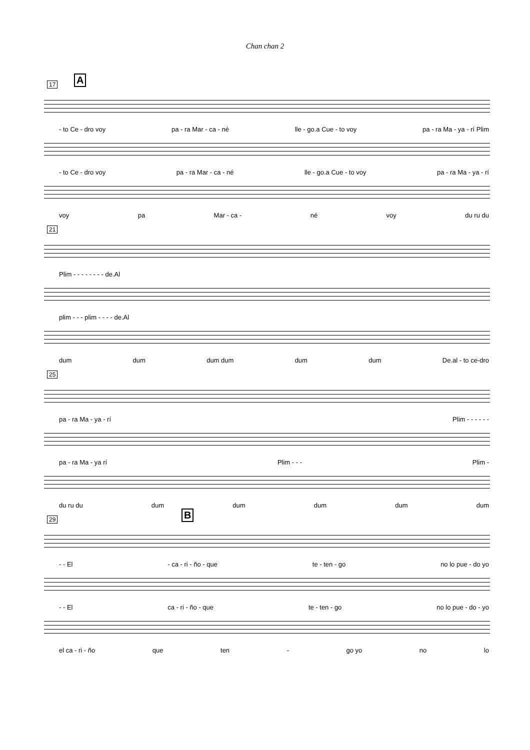Chan chan 2
17 A
- to Ce - dro voy pa - ra Mar - ca - né lle - go.a Cue - to voy pa - ra Ma - ya - rí Plim
- to Ce - dro voy pa - ra Mar - ca - né lle - go.a Cue - to voy pa - ra Ma - ya - rí
voy pa Mar - ca - né voy du ru du
21
Plim - - - - - - - - de.Al
plim - - - plim - - - - de.Al
dum dum dum dum dum dum De.al - to ce-dro
25
pa - ra Ma - ya - rí Plim - - - - - -
pa - ra Ma - ya rí Plim - - - Plim -
du ru du dum dum dum dum dum
29 B
- - El - ca - ri - ño - que te - ten - go no lo pue - do yo
- - El ca - ri - ño - que te - ten - go no lo pue - do - yo
el ca - ri - ño que ten - go yo no lo